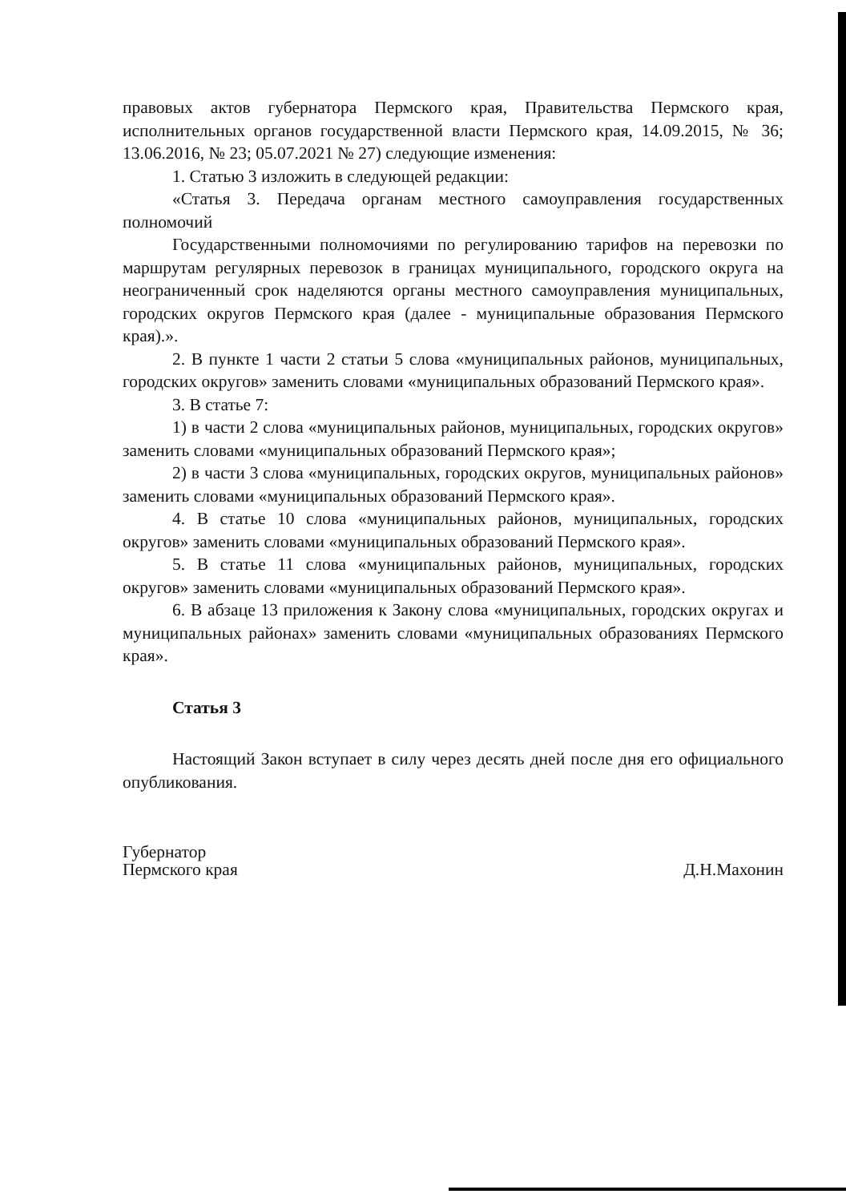правовых актов губернатора Пермского края, Правительства Пермского края, исполнительных органов государственной власти Пермского края, 14.09.2015, № 36; 13.06.2016, № 23; 05.07.2021 № 27) следующие изменения:
1. Статью 3 изложить в следующей редакции:
«Статья 3. Передача органам местного самоуправления государственных полномочий
Государственными полномочиями по регулированию тарифов на перевозки по маршрутам регулярных перевозок в границах муниципального, городского округа на неограниченный срок наделяются органы местного самоуправления муниципальных, городских округов Пермского края (далее - муниципальные образования Пермского края).».
2. В пункте 1 части 2 статьи 5 слова «муниципальных районов, муниципальных, городских округов» заменить словами «муниципальных образований Пермского края».
3. В статье 7:
1) в части 2 слова «муниципальных районов, муниципальных, городских округов» заменить словами «муниципальных образований Пермского края»;
2) в части 3 слова «муниципальных, городских округов, муниципальных районов» заменить словами «муниципальных образований Пермского края».
4. В статье 10 слова «муниципальных районов, муниципальных, городских округов» заменить словами «муниципальных образований Пермского края».
5. В статье 11 слова «муниципальных районов, муниципальных, городских округов» заменить словами «муниципальных образований Пермского края».
6. В абзаце 13 приложения к Закону слова «муниципальных, городских округах и муниципальных районах» заменить словами «муниципальных образованиях Пермского края».
Статья 3
Настоящий Закон вступает в силу через десять дней после дня его официального опубликования.
Губернатор
Пермского края
Д.Н.Махонин